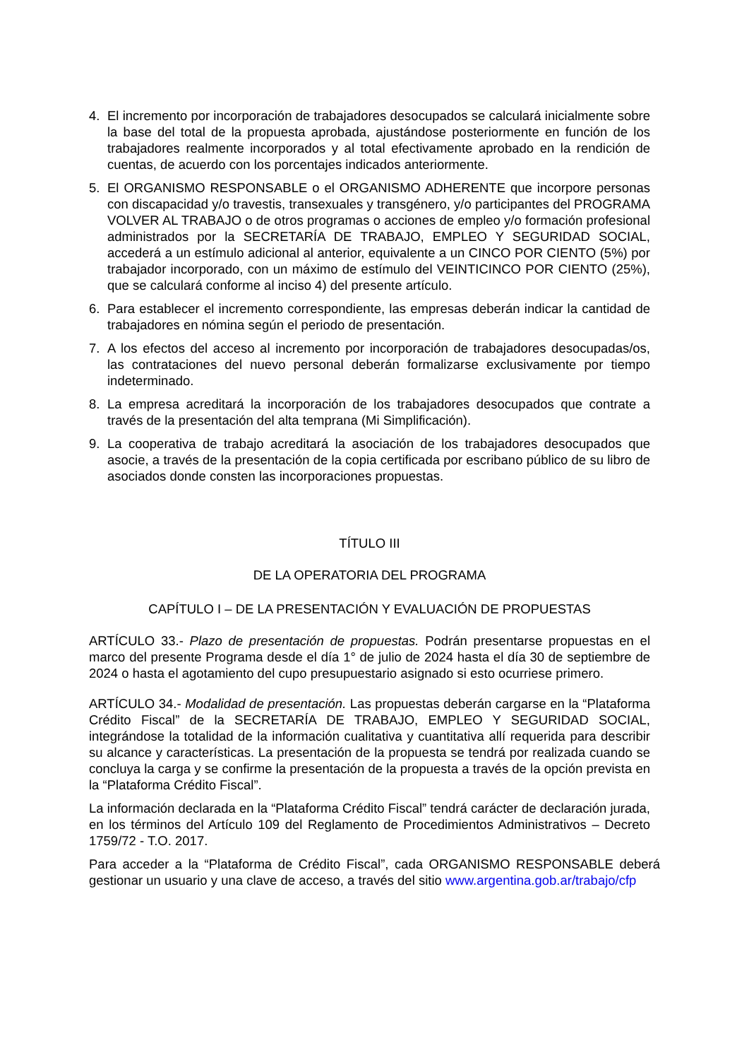4. El incremento por incorporación de trabajadores desocupados se calculará inicialmente sobre la base del total de la propuesta aprobada, ajustándose posteriormente en función de los trabajadores realmente incorporados y al total efectivamente aprobado en la rendición de cuentas, de acuerdo con los porcentajes indicados anteriormente.
5. El ORGANISMO RESPONSABLE o el ORGANISMO ADHERENTE que incorpore personas con discapacidad y/o travestis, transexuales y transgénero, y/o participantes del PROGRAMA VOLVER AL TRABAJO o de otros programas o acciones de empleo y/o formación profesional administrados por la SECRETARÍA DE TRABAJO, EMPLEO Y SEGURIDAD SOCIAL, accederá a un estímulo adicional al anterior, equivalente a un CINCO POR CIENTO (5%) por trabajador incorporado, con un máximo de estímulo del VEINTICINCO POR CIENTO (25%), que se calculará conforme al inciso 4) del presente artículo.
6. Para establecer el incremento correspondiente, las empresas deberán indicar la cantidad de trabajadores en nómina según el periodo de presentación.
7. A los efectos del acceso al incremento por incorporación de trabajadores desocupadas/os, las contrataciones del nuevo personal deberán formalizarse exclusivamente por tiempo indeterminado.
8. La empresa acreditará la incorporación de los trabajadores desocupados que contrate a través de la presentación del alta temprana (Mi Simplificación).
9. La cooperativa de trabajo acreditará la asociación de los trabajadores desocupados que asocie, a través de la presentación de la copia certificada por escribano público de su libro de asociados donde consten las incorporaciones propuestas.
TÍTULO III
DE LA OPERATORIA DEL PROGRAMA
CAPÍTULO I – DE LA PRESENTACIÓN Y EVALUACIÓN DE PROPUESTAS
ARTÍCULO 33.- Plazo de presentación de propuestas. Podrán presentarse propuestas en el marco del presente Programa desde el día 1° de julio de 2024 hasta el día 30 de septiembre de 2024 o hasta el agotamiento del cupo presupuestario asignado si esto ocurriese primero.
ARTÍCULO 34.- Modalidad de presentación. Las propuestas deberán cargarse en la “Plataforma Crédito Fiscal” de la SECRETARÍA DE TRABAJO, EMPLEO Y SEGURIDAD SOCIAL, integrándose la totalidad de la información cualitativa y cuantitativa allí requerida para describir su alcance y características. La presentación de la propuesta se tendrá por realizada cuando se concluya la carga y se confirme la presentación de la propuesta a través de la opción prevista en la “Plataforma Crédito Fiscal”.
La información declarada en la “Plataforma Crédito Fiscal” tendrá carácter de declaración jurada, en los términos del Artículo 109 del Reglamento de Procedimientos Administrativos – Decreto 1759/72 - T.O. 2017.
Para acceder a la “Plataforma de Crédito Fiscal”, cada ORGANISMO RESPONSABLE deberá gestionar un usuario y una clave de acceso, a través del sitio www.argentina.gob.ar/trabajo/cfp